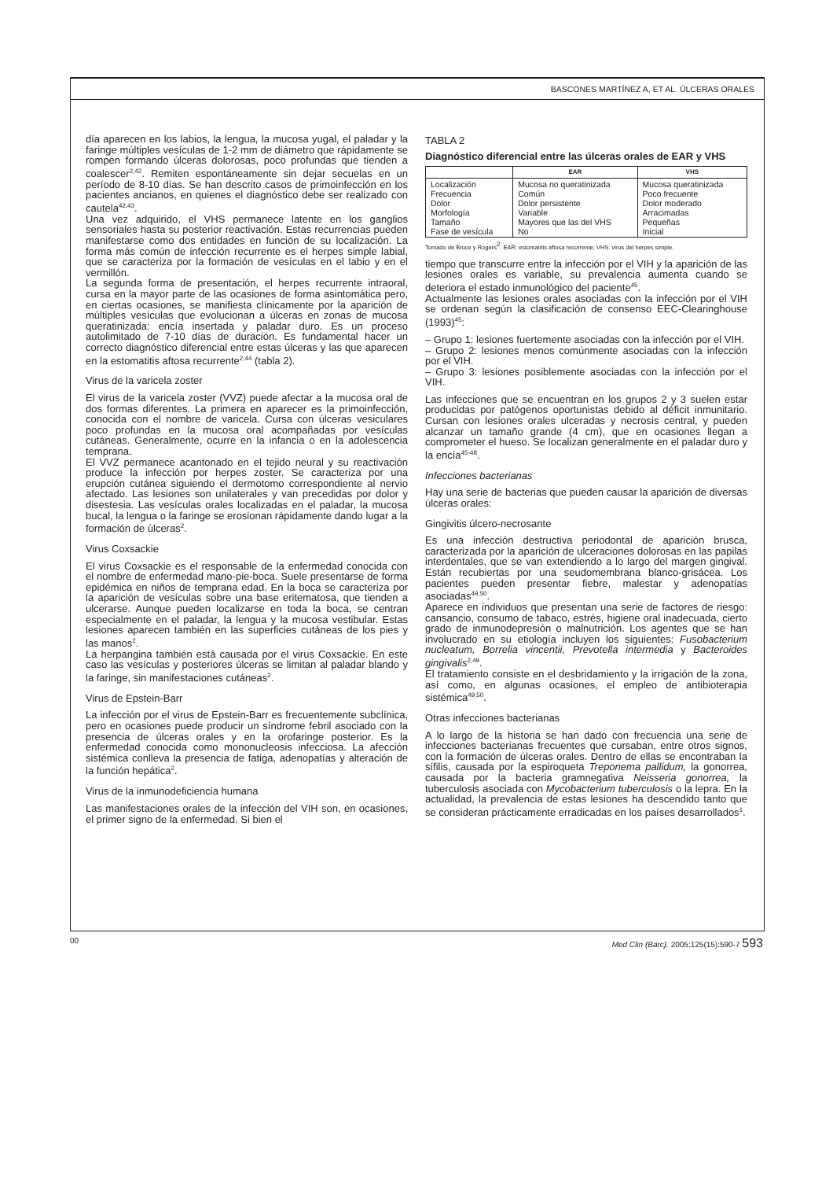BASCONES MARTÍNEZ A, ET AL. ÚLCERAS ORALES
día aparecen en los labios, la lengua, la mucosa yugal, el paladar y la faringe múltiples vesículas de 1-2 mm de diámetro que rápidamente se rompen formando úlceras dolorosas, poco profundas que tienden a coalescer<sup>2,42</sup>. Remiten espontáneamente sin dejar secuelas en un período de 8-10 días. Se han descrito casos de primoinfección en los pacientes ancianos, en quienes el diagnóstico debe ser realizado con cautela<sup>42,43</sup>.
Una vez adquirido, el VHS permanece latente en los ganglios sensoriales hasta su posterior reactivación. Estas recurrencias pueden manifestarse como dos entidades en función de su localización. La forma más común de infección recurrente es el herpes simple labial, que se caracteriza por la formación de vesículas en el labio y en el vermillón.
La segunda forma de presentación, el herpes recurrente intraoral, cursa en la mayor parte de las ocasiones de forma asintomática pero, en ciertas ocasiones, se manifiesta clínicamente por la aparición de múltiples vesículas que evolucionan a úlceras en zonas de mucosa queratinizada: encía insertada y paladar duro. Es un proceso autolimitado de 7-10 días de duración. Es fundamental hacer un correcto diagnóstico diferencial entre estas úlceras y las que aparecen en la estomatitis aftosa recurrente<sup>2,44</sup> (tabla 2).
Virus de la varicela zoster
El virus de la varicela zoster (VVZ) puede afectar a la mucosa oral de dos formas diferentes. La primera en aparecer es la primoinfección, conocida con el nombre de varicela. Cursa con úlceras vesiculares poco profundas en la mucosa oral acompañadas por vesículas cutáneas. Generalmente, ocurre en la infancia o en la adolescencia temprana.
El VVZ permanece acantonado en el tejido neural y su reactivación produce la infección por herpes zoster. Se caracteriza por una erupción cutánea siguiendo el dermotomo correspondiente al nervio afectado. Las lesiones son unilaterales y van precedidas por dolor y disestesia. Las vesículas orales localizadas en el paladar, la mucosa bucal, la lengua o la faringe se erosionan rápidamente dando lugar a la formación de úlceras<sup>2</sup>.
Virus Coxsackie
El virus Coxsackie es el responsable de la enfermedad conocida con el nombre de enfermedad mano-pie-boca. Suele presentarse de forma epidémica en niños de temprana edad. En la boca se caracteriza por la aparición de vesículas sobre una base eritematosa, que tienden a ulcerarse. Aunque pueden localizarse en toda la boca, se centran especialmente en el paladar, la lengua y la mucosa vestibular. Estas lesiones aparecen también en las superficies cutáneas de los pies y las manos<sup>2</sup>.
La herpangina también está causada por el virus Coxsackie. En este caso las vesículas y posteriores úlceras se limitan al paladar blando y la faringe, sin manifestaciones cutáneas<sup>2</sup>.
Virus de Epstein-Barr
La infección por el virus de Epstein-Barr es frecuentemente subclínica, pero en ocasiones puede producir un síndrome febril asociado con la presencia de úlceras orales y en la orofaringe posterior. Es la enfermedad conocida como mononucleosis infecciosa. La afección sistémica conlleva la presencia de fatiga, adenopatías y alteración de la función hepática<sup>2</sup>.
Virus de la inmunodeficiencia humana
Las manifestaciones orales de la infección del VIH son, en ocasiones, el primer signo de la enfermedad. Si bien el
TABLA 2
Diagnóstico diferencial entre las úlceras orales de EAR y VHS
| | EAR | VHS |
| --- | --- | --- |
| Localización Frecuencia Dolor Morfología Tamaño Fase de vesícula | Mucosa no queratinizada Común Dolor persistente Variable Mayores que las del VHS No | Mucosa queratinizada Poco frecuente Dolor moderado Arracimadas Pequeñas Inicial |
Tomado de Bruce y Rogers<sup>2</sup>. EAR: estomatitis aftosa recurrente; VHS: virus del herpes simple.
tiempo que transcurre entre la infección por el VIH y la aparición de las lesiones orales es variable, su prevalencia aumenta cuando se deteriora el estado inmunológico del paciente<sup>45</sup>.
Actualmente las lesiones orales asociadas con la infección por el VIH se ordenan según la clasificación de consenso EEC-Clearinghouse (1993)<sup>45</sup>:
– Grupo 1: lesiones fuertemente asociadas con la infección por el VIH.
– Grupo 2: lesiones menos comúnmente asociadas con la infección por el VIH.
– Grupo 3: lesiones posiblemente asociadas con la infección por el VIH.
Las infecciones que se encuentran en los grupos 2 y 3 suelen estar producidas por patógenos oportunistas debido al déficit inmunitario. Cursan con lesiones orales ulceradas y necrosis central, y pueden alcanzar un tamaño grande (4 cm), que en ocasiones llegan a comprometer el hueso. Se localizan generalmente en el paladar duro y la encía<sup>45-48</sup>.
Infecciones bacterianas
Hay una serie de bacterias que pueden causar la aparición de diversas úlceras orales:
Gingivitis úlcero-necrosante
Es una infección destructiva periodontal de aparición brusca, caracterizada por la aparición de ulceraciones dolorosas en las papilas interdentales, que se van extendiendo a lo largo del margen gingival. Están recubiertas por una seudomembrana blanco-grisácea. Los pacientes pueden presentar fiebre, malestar y adenopatías asociadas<sup>49,50</sup>.
Aparece en individuos que presentan una serie de factores de riesgo: cansancio, consumo de tabaco, estrés, higiene oral inadecuada, cierto grado de inmunodepresión o malnutrición. Los agentes que se han involucrado en su etiología incluyen los siguientes: Fusobacterium nucleatum, Borrelia vincentii, Prevotella intermedia y Bacteroides gingivalis<sup>2,49</sup>.
El tratamiento consiste en el desbridamiento y la irrigación de la zona, así como, en algunas ocasiones, el empleo de antibioterapia sistémica<sup>49,50</sup>.
Otras infecciones bacterianas
A lo largo de la historia se han dado con frecuencia una serie de infecciones bacterianas frecuentes que cursaban, entre otros signos, con la formación de úlceras orales. Dentro de ellas se encontraban la sífilis, causada por la espiroqueta Treponema pallidum, la gonorrea, causada por la bacteria gramnegativa Neisseria gonorrea, la tuberculosis asociada con Mycobacterium tuberculosis o la lepra. En la actualidad, la prevalencia de estas lesiones ha descendido tanto que se consideran prácticamente erradicadas en los países desarrollados<sup>1</sup>.
00 Med Clin (Barc). 2005;125(15):590-7 593